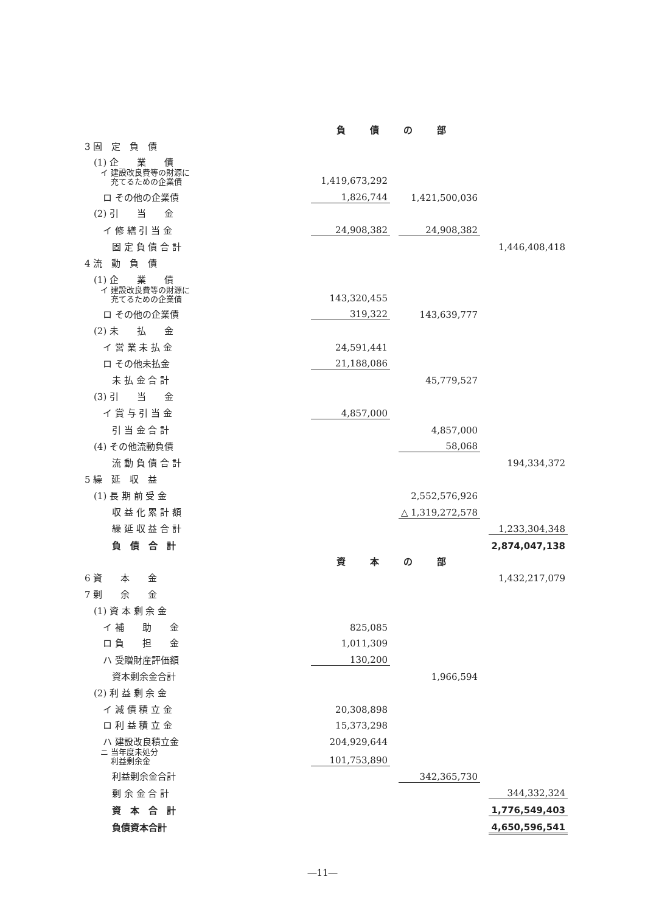| | 負債の部 | | | | | |
| 3 固 定 負 債 | | | | | | |
| (1) 企 業 債 | | | | | | |
| イ 建設改良費等の財源に 充てるための企業債 | | 1,419,673,292 | | | | |
| ロ その他の企業債 | | 1,826,744 | | 1,421,500,036 | | |
| (2) 引 当 金 | | | | | | |
| イ 修 繕 引 当 金 | | 24,908,382 | | 24,908,382 | | |
| 固 定 負 債 合 計 | | | | | | 1,446,408,418 |
| 4 流 動 負 債 | | | | | | |
| (1) 企 業 債 | | | | | | |
| イ 建設改良費等の財源に 充てるための企業債 | | 143,320,455 | | | | |
| ロ その他の企業債 | | 319,322 | | 143,639,777 | | |
| (2) 未 払 金 | | | | | | |
| イ 営 業 未 払 金 | | 24,591,441 | | | | |
| ロ その他未払金 | | 21,188,086 | | | | |
| 未 払 金 合 計 | | | | 45,779,527 | | |
| (3) 引 当 金 | | | | | | |
| イ 賞 与 引 当 金 | | 4,857,000 | | | | |
| 引 当 金 合 計 | | | | 4,857,000 | | |
| (4) その他流動負債 | | | | 58,068 | | |
| 流 動 負 債 合 計 | | | | | | 194,334,372 |
| 5 繰 延 収 益 | | | | | | |
| (1) 長 期 前 受 金 | | | | 2,552,576,926 | | |
| 収 益 化 累 計 額 | | | | △ 1,319,272,578 | | |
| 繰 延 収 益 合 計 | | | | | | 1,233,304,348 |
| 負 債 合 計 | | | | | | 2,874,047,138 |
| | 資本の部 | | | | | |
| 6 資 本 金 | | | | | | 1,432,217,079 |
| 7 剰 余 金 | | | | | | |
| (1) 資 本 剰 余 金 | | | | | | |
| イ 補 助 金 | | 825,085 | | | | |
| ロ 負 担 金 | | 1,011,309 | | | | |
| ハ 受贈財産評価額 | | 130,200 | | | | |
| 資本剰余金合計 | | | | 1,966,594 | | |
| (2) 利 益 剰 余 金 | | | | | | |
| イ 減 債 積 立 金 | | 20,308,898 | | | | |
| ロ 利 益 積 立 金 | | 15,373,298 | | | | |
| ハ 建設改良積立金 | | 204,929,644 | | | | |
| ニ 当年度未処分 利益剰余金 | | 101,753,890 | | | | |
| 利益剰余金合計 | | | | 342,365,730 | | |
| 剰 余 金 合 計 | | | | | | 344,332,324 |
| 資 本 合 計 | | | | | | 1,776,549,403 |
| 負債資本合計 | | | | | | 4,650,596,541 |
―11―